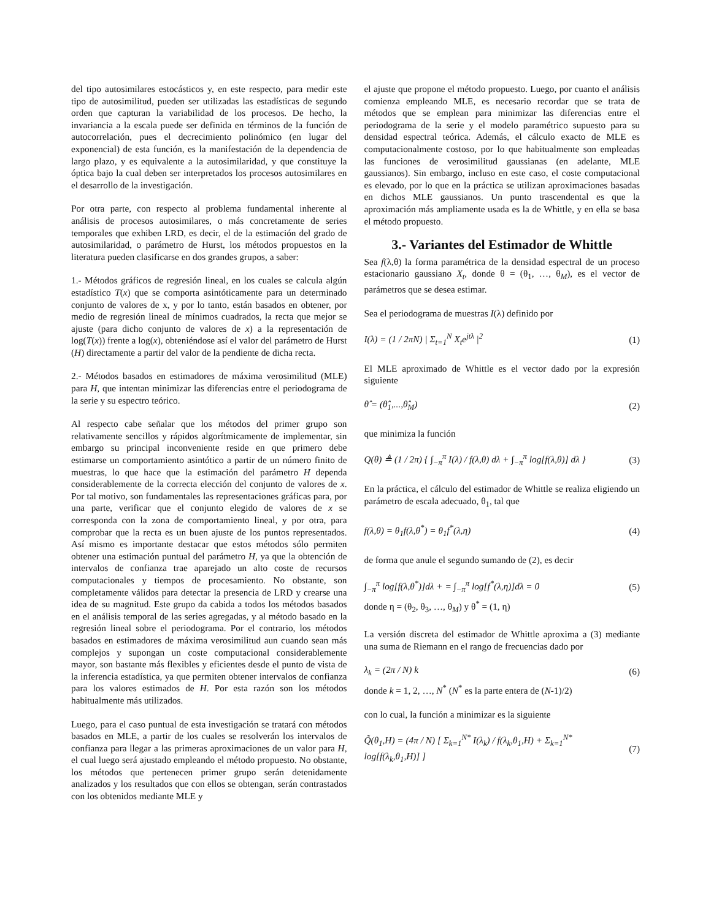del tipo autosimilares estocásticos y, en este respecto, para medir este tipo de autosimilitud, pueden ser utilizadas las estadísticas de segundo orden que capturan la variabilidad de los procesos. De hecho, la invariancia a la escala puede ser definida en términos de la función de autocorrelación, pues el decrecimiento polinómico (en lugar del exponencial) de esta función, es la manifestación de la dependencia de largo plazo, y es equivalente a la autosimilaridad, y que constituye la óptica bajo la cual deben ser interpretados los procesos autosimilares en el desarrollo de la investigación.
Por otra parte, con respecto al problema fundamental inherente al análisis de procesos autosimilares, o más concretamente de series temporales que exhiben LRD, es decir, el de la estimación del grado de autosimilaridad, o parámetro de Hurst, los métodos propuestos en la literatura pueden clasificarse en dos grandes grupos, a saber:
1.- Métodos gráficos de regresión lineal, en los cuales se calcula algún estadístico T(x) que se comporta asintóticamente para un determinado conjunto de valores de x, y por lo tanto, están basados en obtener, por medio de regresión lineal de mínimos cuadrados, la recta que mejor se ajuste (para dicho conjunto de valores de x) a la representación de log(T(x)) frente a log(x), obteniéndose así el valor del parámetro de Hurst (H) directamente a partir del valor de la pendiente de dicha recta.
2.- Métodos basados en estimadores de máxima verosimilitud (MLE) para H, que intentan minimizar las diferencias entre el periodograma de la serie y su espectro teórico.
Al respecto cabe señalar que los métodos del primer grupo son relativamente sencillos y rápidos algorítmicamente de implementar, sin embargo su principal inconveniente reside en que primero debe estimarse un comportamiento asintótico a partir de un número finito de muestras, lo que hace que la estimación del parámetro H dependa considerablemente de la correcta elección del conjunto de valores de x. Por tal motivo, son fundamentales las representaciones gráficas para, por una parte, verificar que el conjunto elegido de valores de x se corresponda con la zona de comportamiento lineal, y por otra, para comprobar que la recta es un buen ajuste de los puntos representados. Así mismo es importante destacar que estos métodos sólo permiten obtener una estimación puntual del parámetro H, ya que la obtención de intervalos de confianza trae aparejado un alto coste de recursos computacionales y tiempos de procesamiento. No obstante, son completamente válidos para detectar la presencia de LRD y crearse una idea de su magnitud. Este grupo da cabida a todos los métodos basados en el análisis temporal de las series agregadas, y al método basado en la regresión lineal sobre el periodograma. Por el contrario, los métodos basados en estimadores de máxima verosimilitud aun cuando sean más complejos y supongan un coste computacional considerablemente mayor, son bastante más flexibles y eficientes desde el punto de vista de la inferencia estadística, ya que permiten obtener intervalos de confianza para los valores estimados de H. Por esta razón son los métodos habitualmente más utilizados.
Luego, para el caso puntual de esta investigación se tratará con métodos basados en MLE, a partir de los cuales se resolverán los intervalos de confianza para llegar a las primeras aproximaciones de un valor para H, el cual luego será ajustado empleando el método propuesto. No obstante, los métodos que pertenecen primer grupo serán detenidamente analizados y los resultados que con ellos se obtengan, serán contrastados con los obtenidos mediante MLE y
el ajuste que propone el método propuesto. Luego, por cuanto el análisis comienza empleando MLE, es necesario recordar que se trata de métodos que se emplean para minimizar las diferencias entre el periodograma de la serie y el modelo paramétrico supuesto para su densidad espectral teórica. Además, el cálculo exacto de MLE es computacionalmente costoso, por lo que habitualmente son empleadas las funciones de verosimilitud gaussianas (en adelante, MLE gaussianos). Sin embargo, incluso en este caso, el coste computacional es elevado, por lo que en la práctica se utilizan aproximaciones basadas en dichos MLE gaussianos. Un punto trascendental es que la aproximación más ampliamente usada es la de Whittle, y en ella se basa el método propuesto.
3.- Variantes del Estimador de Whittle
Sea f(λ,θ) la forma paramétrica de la densidad espectral de un proceso estacionario gaussiano X<sub>t</sub>, donde θ = (θ<sub>1</sub>, …, θ<sub>M</sub>), es el vector de parámetros que se desea estimar.
Sea el periodograma de muestras I(λ) definido por
I(λ) = (1 / 2πN) | Σ<sub>t=1</sub><sup>N</sup> X<sub>t</sub>e<sup>jtλ</sup> |<sup>2</sup> (1)
El MLE aproximado de Whittle es el vector dado por la expresión siguiente
θ̂ = (θ̂<sub>1</sub>,...,θ̂<sub>M</sub>) (2)
que minimiza la función
Q(θ) ≜ (1 / 2π) { ∫<sub>−π</sub><sup>π</sup> I(λ) / f(λ,θ) dλ + ∫<sub>−π</sub><sup>π</sup> log[f(λ,θ)] dλ } (3)
En la práctica, el cálculo del estimador de Whittle se realiza eligiendo un parámetro de escala adecuado, θ<sub>1</sub>, tal que
f(λ,θ) = θ<sub>1</sub>f(λ,θ<sup>*</sup>) = θ<sub>1</sub>f<sup>*</sup>(λ,η) (4)
de forma que anule el segundo sumando de (2), es decir
∫<sub>−π</sub><sup>π</sup> log[f(λ,θ<sup>*</sup>)]dλ + = ∫<sub>−π</sub><sup>π</sup> log[f<sup>*</sup>(λ,η)]dλ = 0 (5)
donde η = (θ<sub>2</sub>, θ<sub>3</sub>, …, θ<sub>M</sub>) y θ<sup>*</sup> = (1, η)
La versión discreta del estimador de Whittle aproxima a (3) mediante una suma de Riemann en el rango de frecuencias dado por
λ<sub>k</sub> = (2π / N) k (6)
donde k = 1, 2, …, N<sup>*</sup> (N<sup>*</sup> es la parte entera de (N-1)/2)
con lo cual, la función a minimizar es la siguiente
Q̃(θ<sub>1</sub>,H) = (4π / N) [ Σ<sub>k=1</sub><sup>N*</sup> I(λ<sub>k</sub>) / f(λ<sub>k</sub>,θ<sub>1</sub>,H) + Σ<sub>k=1</sub><sup>N*</sup> log[f(λ<sub>k</sub>,θ<sub>1</sub>,H)] ] (7)